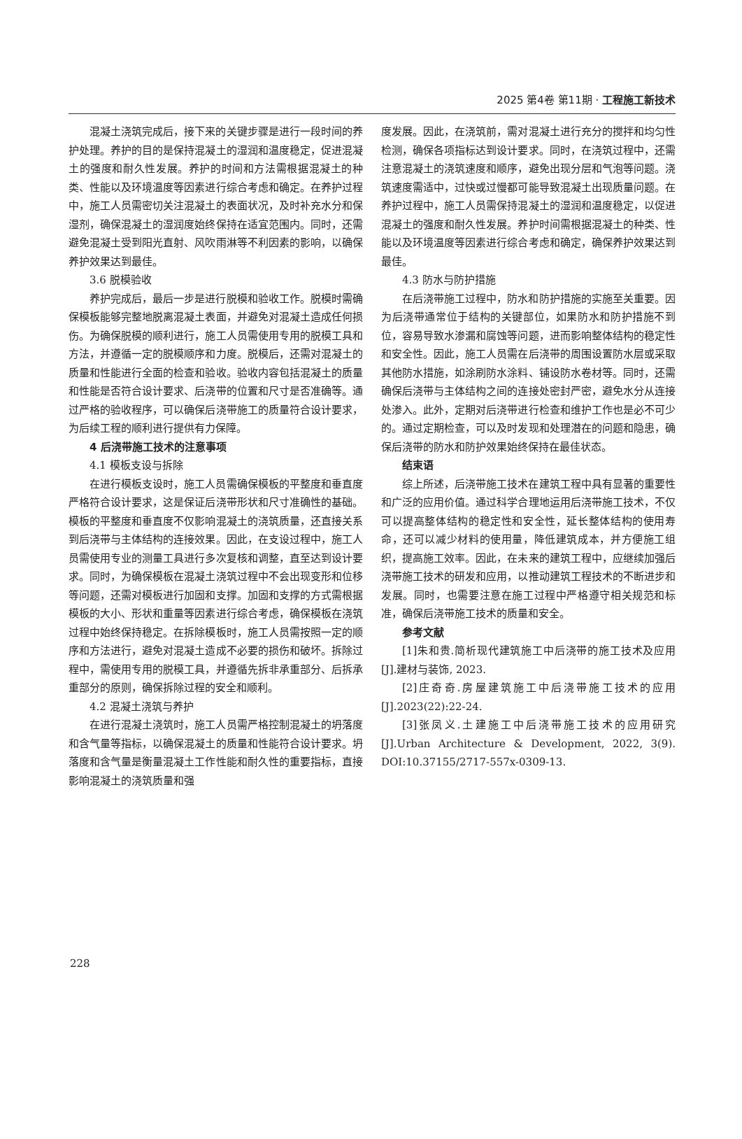2025 第4卷 第11期 · 工程施工新技术
混凝土浇筑完成后，接下来的关键步骤是进行一段时间的养护处理。养护的目的是保持混凝土的湿润和温度稳定，促进混凝土的强度和耐久性发展。养护的时间和方法需根据混凝土的种类、性能以及环境温度等因素进行综合考虑和确定。在养护过程中，施工人员需密切关注混凝土的表面状况，及时补充水分和保湿剂，确保混凝土的湿润度始终保持在适宜范围内。同时，还需避免混凝土受到阳光直射、风吹雨淋等不利因素的影响，以确保养护效果达到最佳。
3.6 脱模验收
养护完成后，最后一步是进行脱模和验收工作。脱模时需确保模板能够完整地脱离混凝土表面，并避免对混凝土造成任何损伤。为确保脱模的顺利进行，施工人员需使用专用的脱模工具和方法，并遵循一定的脱模顺序和力度。脱模后，还需对混凝土的质量和性能进行全面的检查和验收。验收内容包括混凝土的质量和性能是否符合设计要求、后浇带的位置和尺寸是否准确等。通过严格的验收程序，可以确保后浇带施工的质量符合设计要求，为后续工程的顺利进行提供有力保障。
4 后浇带施工技术的注意事项
4.1 模板支设与拆除
在进行模板支设时，施工人员需确保模板的平整度和垂直度严格符合设计要求，这是保证后浇带形状和尺寸准确性的基础。模板的平整度和垂直度不仅影响混凝土的浇筑质量，还直接关系到后浇带与主体结构的连接效果。因此，在支设过程中，施工人员需使用专业的测量工具进行多次复核和调整，直至达到设计要求。同时，为确保模板在混凝土浇筑过程中不会出现变形和位移等问题，还需对模板进行加固和支撑。加固和支撑的方式需根据模板的大小、形状和重量等因素进行综合考虑，确保模板在浇筑过程中始终保持稳定。在拆除模板时，施工人员需按照一定的顺序和方法进行，避免对混凝土造成不必要的损伤和破坏。拆除过程中，需使用专用的脱模工具，并遵循先拆非承重部分、后拆承重部分的原则，确保拆除过程的安全和顺利。
4.2 混凝土浇筑与养护
在进行混凝土浇筑时，施工人员需严格控制混凝土的坍落度和含气量等指标，以确保混凝土的质量和性能符合设计要求。坍落度和含气量是衡量混凝土工作性能和耐久性的重要指标，直接影响混凝土的浇筑质量和强
度发展。因此，在浇筑前，需对混凝土进行充分的搅拌和均匀性检测，确保各项指标达到设计要求。同时，在浇筑过程中，还需注意混凝土的浇筑速度和顺序，避免出现分层和气泡等问题。浇筑速度需适中，过快或过慢都可能导致混凝土出现质量问题。在养护过程中，施工人员需保持混凝土的湿润和温度稳定，以促进混凝土的强度和耐久性发展。养护时间需根据混凝土的种类、性能以及环境温度等因素进行综合考虑和确定，确保养护效果达到最佳。
4.3 防水与防护措施
在后浇带施工过程中，防水和防护措施的实施至关重要。因为后浇带通常位于结构的关键部位，如果防水和防护措施不到位，容易导致水渗漏和腐蚀等问题，进而影响整体结构的稳定性和安全性。因此，施工人员需在后浇带的周围设置防水层或采取其他防水措施，如涂刷防水涂料、铺设防水卷材等。同时，还需确保后浇带与主体结构之间的连接处密封严密，避免水分从连接处渗入。此外，定期对后浇带进行检查和维护工作也是必不可少的。通过定期检查，可以及时发现和处理潜在的问题和隐患，确保后浇带的防水和防护效果始终保持在最佳状态。
结束语
综上所述，后浇带施工技术在建筑工程中具有显著的重要性和广泛的应用价值。通过科学合理地运用后浇带施工技术，不仅可以提高整体结构的稳定性和安全性，延长整体结构的使用寿命，还可以减少材料的使用量，降低建筑成本，并方便施工组织，提高施工效率。因此，在未来的建筑工程中，应继续加强后浇带施工技术的研发和应用，以推动建筑工程技术的不断进步和发展。同时，也需要注意在施工过程中严格遵守相关规范和标准，确保后浇带施工技术的质量和安全。
参考文献
[1]朱和贵.简析现代建筑施工中后浇带的施工技术及应用[J].建材与装饰, 2023.
[2]庄奇奇.房屋建筑施工中后浇带施工技术的应用[J].2023(22):22-24.
[3]张凤义.土建施工中后浇带施工技术的应用研究[J].Urban Architecture & Development, 2022, 3(9). DOI:10.37155/2717-557x-0309-13.
228